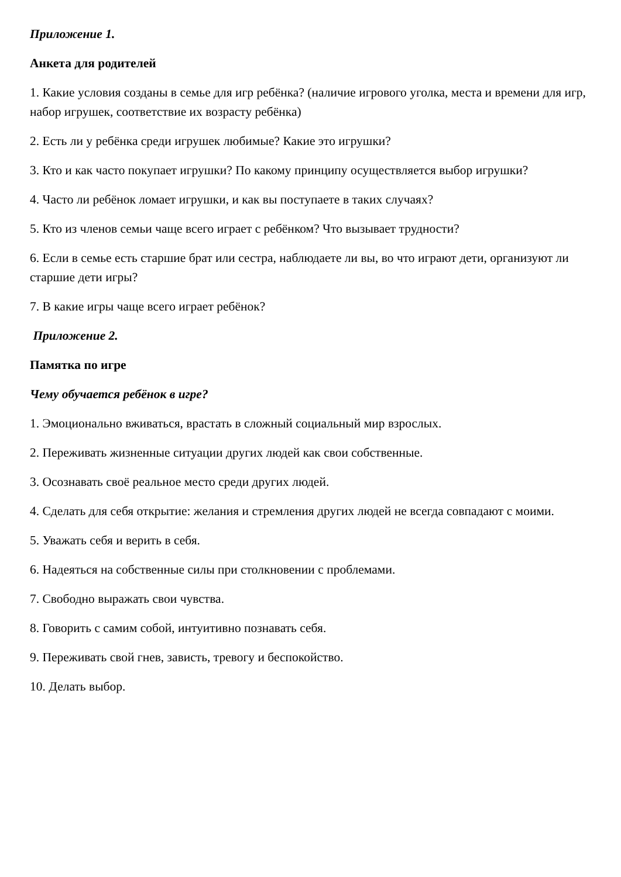Приложение 1.
Анкета для родителей
1. Какие условия созданы в семье для игр ребёнка? (наличие игрового уголка, места и времени для игр, набор игрушек, соответствие их возрасту ребёнка)
2. Есть ли у ребёнка среди игрушек любимые? Какие это игрушки?
3. Кто и как часто покупает игрушки? По какому принципу осуществляется выбор игрушки?
4. Часто ли ребёнок ломает игрушки, и как вы поступаете в таких случаях?
5. Кто из членов семьи чаще всего играет с ребёнком? Что вызывает трудности?
6. Если в семье есть старшие брат или сестра, наблюдаете ли вы, во что играют дети, организуют ли старшие дети игры?
7. В какие игры чаще всего играет ребёнок?
Приложение 2.
Памятка по игре
Чему обучается ребёнок в игре?
1. Эмоционально вживаться, врастать в сложный социальный мир взрослых.
2. Переживать жизненные ситуации других людей как свои собственные.
3. Осознавать своё реальное место среди других людей.
4. Сделать для себя открытие: желания и стремления других людей не всегда совпадают с моими.
5. Уважать себя и верить в себя.
6. Надеяться на собственные силы при столкновении с проблемами.
7. Свободно выражать свои чувства.
8. Говорить с самим собой, интуитивно познавать себя.
9. Переживать свой гнев, зависть, тревогу и беспокойство.
10. Делать выбор.